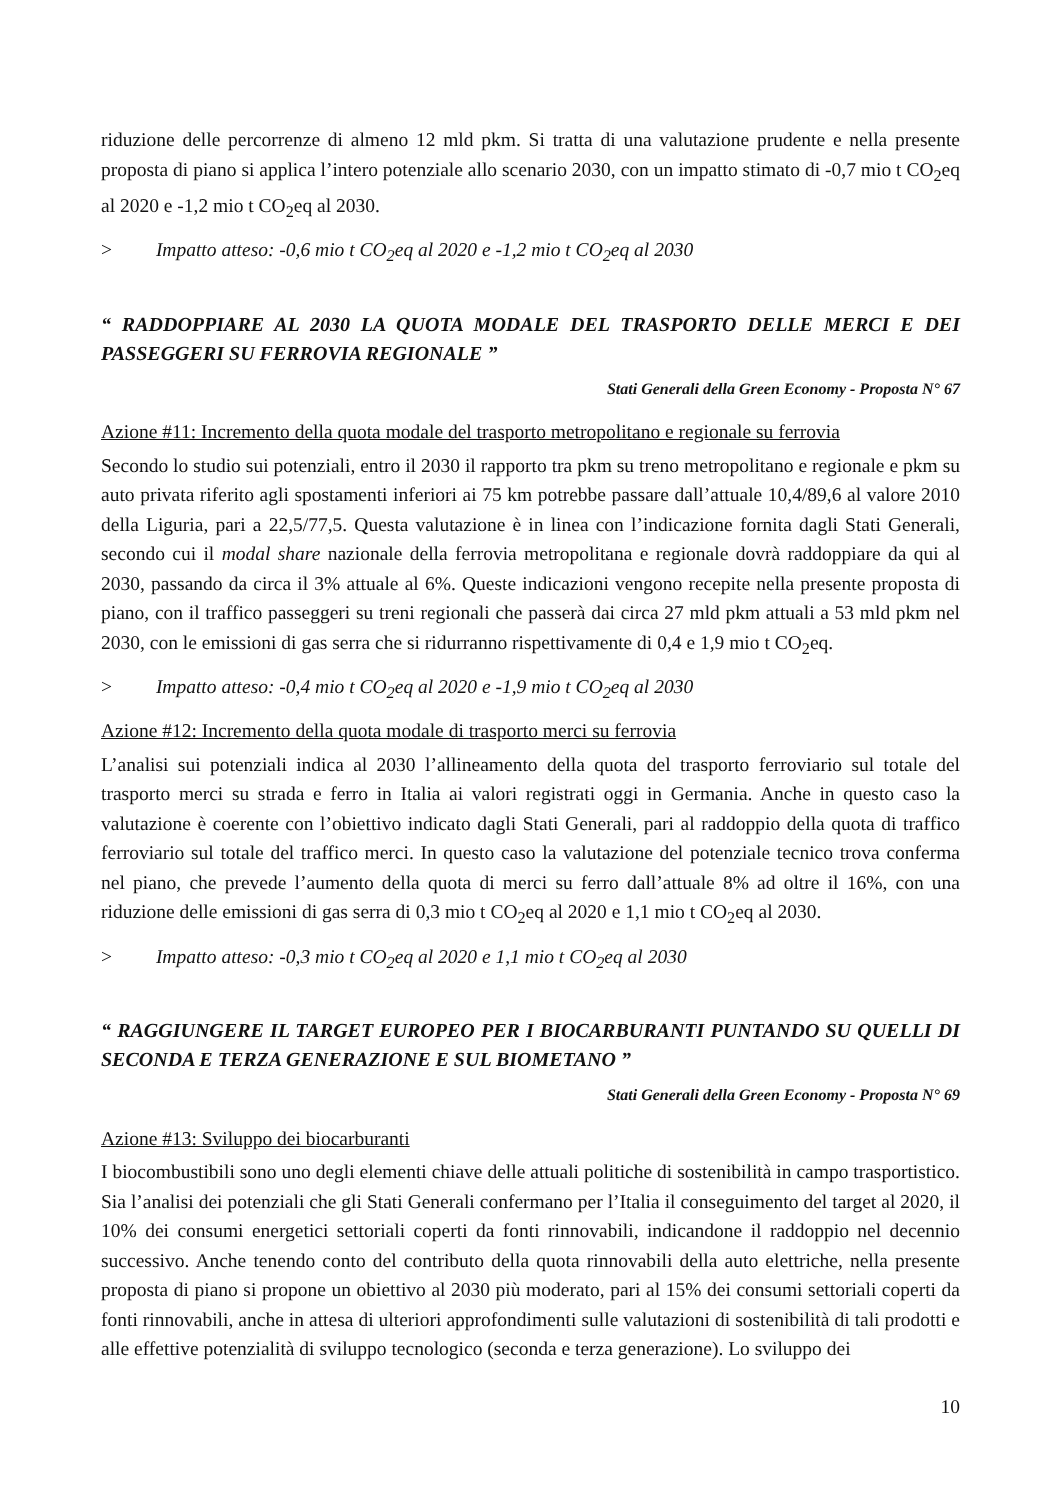riduzione delle percorrenze di almeno 12 mld pkm. Si tratta di una valutazione prudente e nella presente proposta di piano si applica l’intero potenziale allo scenario 2030, con un impatto stimato di -0,7 mio t CO<sub>2</sub>eq al 2020 e -1,2 mio t CO<sub>2</sub>eq al 2030.
> Impatto atteso: -0,6 mio t CO<sub>2</sub>eq al 2020 e -1,2 mio t CO<sub>2</sub>eq al 2030
“ RADDOPPIARE AL 2030 LA QUOTA MODALE DEL TRASPORTO DELLE MERCI E DEI PASSEGGERI SU FERROVIA REGIONALE ”
Stati Generali della Green Economy - Proposta N° 67
Azione #11: Incremento della quota modale del trasporto metropolitano e regionale su ferrovia
Secondo lo studio sui potenziali, entro il 2030 il rapporto tra pkm su treno metropolitano e regionale e pkm su auto privata riferito agli spostamenti inferiori ai 75 km potrebbe passare dall’attuale 10,4/89,6 al valore 2010 della Liguria, pari a 22,5/77,5. Questa valutazione è in linea con l’indicazione fornita dagli Stati Generali, secondo cui il modal share nazionale della ferrovia metropolitana e regionale dovrà raddoppiare da qui al 2030, passando da circa il 3% attuale al 6%. Queste indicazioni vengono recepite nella presente proposta di piano, con il traffico passeggeri su treni regionali che passerà dai circa 27 mld pkm attuali a 53 mld pkm nel 2030, con le emissioni di gas serra che si ridurranno rispettivamente di 0,4 e 1,9 mio t CO<sub>2</sub>eq.
> Impatto atteso: -0,4 mio t CO<sub>2</sub>eq al 2020 e -1,9 mio t CO<sub>2</sub>eq al 2030
Azione #12: Incremento della quota modale di trasporto merci su ferrovia
L’analisi sui potenziali indica al 2030 l’allineamento della quota del trasporto ferroviario sul totale del trasporto merci su strada e ferro in Italia ai valori registrati oggi in Germania. Anche in questo caso la valutazione è coerente con l’obiettivo indicato dagli Stati Generali, pari al raddoppio della quota di traffico ferroviario sul totale del traffico merci. In questo caso la valutazione del potenziale tecnico trova conferma nel piano, che prevede l’aumento della quota di merci su ferro dall’attuale 8% ad oltre il 16%, con una riduzione delle emissioni di gas serra di 0,3 mio t CO<sub>2</sub>eq al 2020 e 1,1 mio t CO<sub>2</sub>eq al 2030.
> Impatto atteso: -0,3 mio t CO<sub>2</sub>eq al 2020 e 1,1 mio t CO<sub>2</sub>eq al 2030
“ RAGGIUNGERE IL TARGET EUROPEO PER I BIOCARBURANTI PUNTANDO SU QUELLI DI SECONDA E TERZA GENERAZIONE E SUL BIOMETANO ”
Stati Generali della Green Economy - Proposta N° 69
Azione #13: Sviluppo dei biocarburanti
I biocombustibili sono uno degli elementi chiave delle attuali politiche di sostenibilità in campo trasportistico. Sia l’analisi dei potenziali che gli Stati Generali confermano per l’Italia il conseguimento del target al 2020, il 10% dei consumi energetici settoriali coperti da fonti rinnovabili, indicandone il raddoppio nel decennio successivo. Anche tenendo conto del contributo della quota rinnovabili della auto elettriche, nella presente proposta di piano si propone un obiettivo al 2030 più moderato, pari al 15% dei consumi settoriali coperti da fonti rinnovabili, anche in attesa di ulteriori approfondimenti sulle valutazioni di sostenibilità di tali prodotti e alle effettive potenzialità di sviluppo tecnologico (seconda e terza generazione). Lo sviluppo dei
10